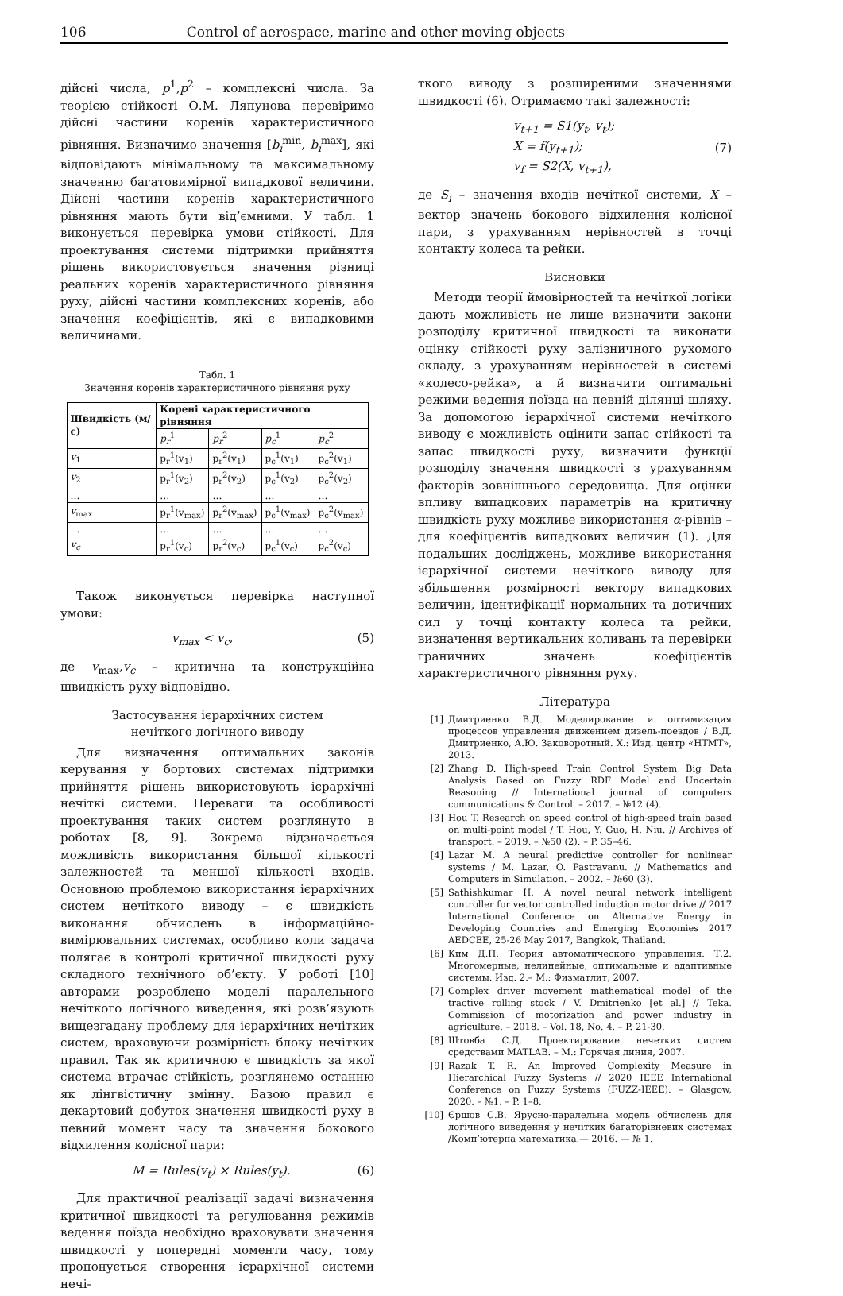106 Control of aerospace, marine and other moving objects
дійсні числа, p<sup>1</sup>,p<sup>2</sup> – комплексні числа. За теорією стійкості О.М. Ляпунова перевіримо дійсні частини коренів характеристичного рівняння. Визначимо значення [b<sub>i</sub><sup>min</sup>, b<sub>i</sub><sup>max</sup>], які відповідають мінімальному та максимальному значенню багатовимірної випадкової величини. Дійсні частини коренів характеристичного рівняння мають бути від’ємними. У табл. 1 виконується перевірка умови стійкості. Для проектування системи підтримки прийняття рішень використовується значення різниці реальних коренів характеристичного рівняння руху, дійсні частини комплексних коренів, або значення коефіцієнтів, які є випадковими величинами.
Табл. 1
Значення коренів характеристичного рівняння руху
| Швидкість (м/с) | Корені характеристичного рівняння | | | |
| --- | --- | --- | --- | --- |
| | p<sub>r</sub><sup>1</sup> | p<sub>r</sub><sup>2</sup> | p<sub>c</sub><sup>1</sup> | p<sub>c</sub><sup>2</sup> |
| v<sub>1</sub> | p<sub>r</sub><sup>1</sup>(v<sub>1</sub>) | p<sub>r</sub><sup>2</sup>(v<sub>1</sub>) | p<sub>c</sub><sup>1</sup>(v<sub>1</sub>) | p<sub>c</sub><sup>2</sup>(v<sub>1</sub>) |
| v<sub>2</sub> | p<sub>r</sub><sup>1</sup>(v<sub>2</sub>) | p<sub>r</sub><sup>2</sup>(v<sub>2</sub>) | p<sub>c</sub><sup>1</sup>(v<sub>2</sub>) | p<sub>c</sub><sup>2</sup>(v<sub>2</sub>) |
| … | … | … | … | … |
| v<sub>max</sub> | p<sub>r</sub><sup>1</sup>(v<sub>max</sub>) | p<sub>r</sub><sup>2</sup>(v<sub>max</sub>) | p<sub>c</sub><sup>1</sup>(v<sub>max</sub>) | p<sub>c</sub><sup>2</sup>(v<sub>max</sub>) |
| … | … | … | … | … |
| v<sub>c</sub> | p<sub>r</sub><sup>1</sup>(v<sub>c</sub>) | p<sub>r</sub><sup>2</sup>(v<sub>c</sub>) | p<sub>c</sub><sup>1</sup>(v<sub>c</sub>) | p<sub>c</sub><sup>2</sup>(v<sub>c</sub>) |
Також виконується перевірка наступної умови:
v<sub>max</sub> < v<sub>c</sub>, (5)
де v<sub>max</sub>,v<sub>c</sub> – критична та конструкційна швидкість руху відповідно.
Застосування ієрархічних систем
нечіткого логічного виводу
Для визначення оптимальних законів керування у бортових системах підтримки прийняття рішень використовують ієрархічні нечіткі системи. Переваги та особливості проектування таких систем розглянуто в роботах [8, 9]. Зокрема відзначається можливість використання більшої кількості залежностей та меншої кількості входів. Основною проблемою використання ієрархічних систем нечіткого виводу – є швидкість виконання обчислень в інформаційно-вимірювальних системах, особливо коли задача полягає в контролі критичної швидкості руху складного технічного об’єкту. У роботі [10] авторами розроблено моделі паралельного нечіткого логічного виведення, які розв’язують вищезгадану проблему для ієрархічних нечітких систем, враховуючи розмірність блоку нечітких правил. Так як критичною є швидкість за якої система втрачає стійкість, розглянемо останню як лінгвістичну змінну. Базою правил є декартовий добуток значення швидкості руху в певний момент часу та значення бокового відхилення колісної пари:
M = Rules(v<sub>t</sub>) × Rules(y<sub>t</sub>). (6)
Для практичної реалізації задачі визначення критичної швидкості та регулювання режимів ведення поїзда необхідно враховувати значення швидкості у попередні моменти часу, тому пропонується створення ієрархічної системи нечі-
ткого виводу з розширеними значеннями швидкості (6). Отримаємо такі залежності:
v<sub>t+1</sub> = S1(y<sub>t</sub>, v<sub>t</sub>);
X = f(y<sub>t+1</sub>);
v<sub>f</sub> = S2(X, v<sub>t+1</sub>), (7)
де S<sub>i</sub> – значення входів нечіткої системи, X – вектор значень бокового відхилення колісної пари, з урахуванням нерівностей в точці контакту колеса та рейки.
Висновки
Методи теорії ймовірностей та нечіткої логіки дають можливість не лише визначити закони розподілу критичної швидкості та виконати оцінку стійкості руху залізничного рухомого складу, з урахуванням нерівностей в системі «колесо-рейка», а й визначити оптимальні режими ведення поїзда на певній ділянці шляху. За допомогою ієрархічної системи нечіткого виводу є можливість оцінити запас стійкості та запас швидкості руху, визначити функції розподілу значення швидкості з урахуванням факторів зовнішнього середовища. Для оцінки впливу випадкових параметрів на критичну швидкість руху можливе використання α-рівнів – для коефіцієнтів випадкових величин (1). Для подальших досліджень, можливе використання ієрархічної системи нечіткого виводу для збільшення розмірності вектору випадкових величин, ідентифікації нормальних та дотичних сил у точці контакту колеса та рейки, визначення вертикальних коливань та перевірки граничних значень коефіцієнтів характеристичного рівняння руху.
Література
[1] Дмитриенко В.Д. Моделирование и оптимизация процессов управления движением дизель-поездов / В.Д. Дмитриенко, А.Ю. Заковоротный. Х.: Изд. центр «НТМТ», 2013.
[2] Zhang D. High-speed Train Control System Big Data Analysis Based on Fuzzy RDF Model and Uncertain Reasoning // International journal of computers communications & Control. – 2017. – №12 (4).
[3] Hou T. Research on speed control of high-speed train based on multi-point model / T. Hou, Y. Guo, H. Niu. // Archives of transport. – 2019. – №50 (2). – P. 35–46.
[4] Lazar M. A neural predictive controller for nonlinear systems / M. Lazar, O. Pastravanu. // Mathematics and Computers in Simulation. – 2002. – №60 (3).
[5] Sathishkumar H. A novel neural network intelligent controller for vector controlled induction motor drive // 2017 International Conference on Alternative Energy in Developing Countries and Emerging Economies 2017 AEDCEE, 25-26 May 2017, Bangkok, Thailand.
[6] Ким Д.П. Теория автоматического управления. Т.2. Многомерные, нелинейные, оптимальные и адаптивные системы. Изд. 2.– М.: Физматлит, 2007.
[7] Complex driver movement mathematical model of the tractive rolling stock / V. Dmitrienko [et al.] // Teka. Commission of motorization and power industry in agriculture. – 2018. – Vol. 18, No. 4. – P. 21-30.
[8] Штовба С.Д. Проектирование нечетких систем средствами MATLAB. – М.: Горячая линия, 2007.
[9] Razak T. R. An Improved Complexity Measure in Hierarchical Fuzzy Systems // 2020 IEEE International Conference on Fuzzy Systems (FUZZ-IEEE). – Glasgow, 2020. – №1. – P. 1–8.
[10] Єршов С.В. Ярусно-паралельна модель обчислень для логічного виведення у нечітких багаторівневих системах /Комп’ютерна математика.— 2016. — № 1.